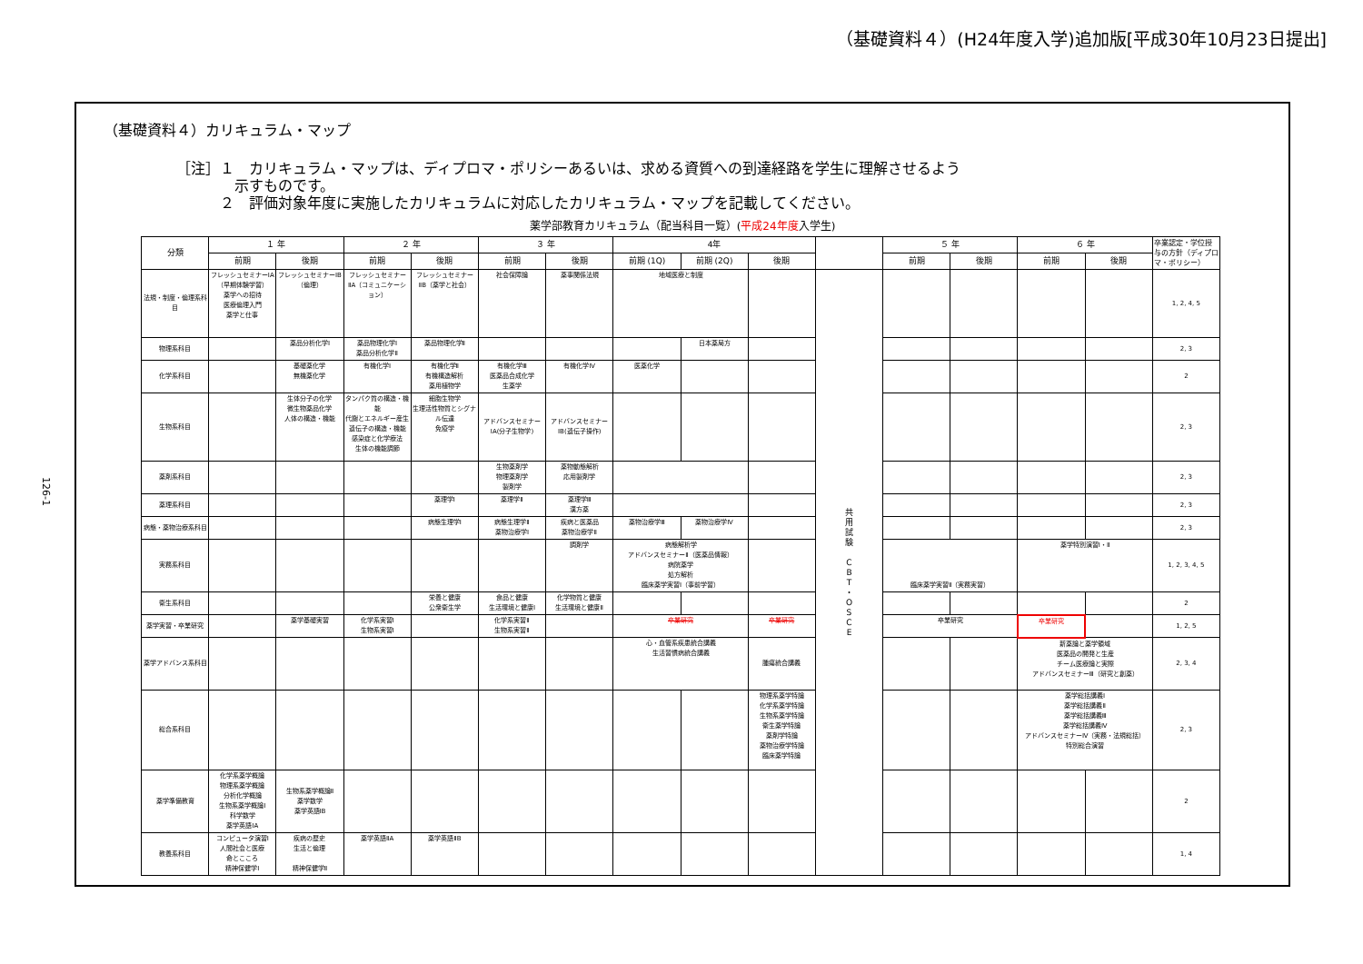（基礎資料４）(H24年度入学)追加版[平成30年10月23日提出]
126-1
（基礎資料４）カリキュラム・マップ
［注］１　カリキュラム・マップは、ディプロマ・ポリシーあるいは、求める資質への到達経路を学生に理解させるよう
　　　　示すものです。
　　　２　評価対象年度に実施したカリキュラムに対応したカリキュラム・マップを記載してください。
薬学部教育カリキュラム（配当科目一覧）(平成24年度入学生)
| 分類 | １ 年 | | ２ 年 | | ３ 年 | | 4年 | | | | ５ 年 | | ６ 年 | | 卒業認定・学位授与の方針（ディプロマ・ポリシー） |
| --- | --- | --- | --- | --- | --- | --- | --- | --- | --- | --- | --- | --- | --- | --- | --- |
| | 前期 | 後期 | 前期 | 後期 | 前期 | 後期 | 前期 (1Q) | 前期 (2Q) | 後期 | | 前期 | 後期 | 前期 | 後期 | |
| 法規・制度・倫理系科目 | フレッシュセミナーⅠA（早期体験学習） 薬学への招待 医療倫理入門 薬学と仕事 | フレッシュセミナーⅠB（倫理） | フレッシュセミナーⅡA（コミュニケーション） | フレッシュセミナーⅡB（薬学と社会） | 社会保障論 | 薬事関係法規 | 地域医療と制度 | | | 共 用 試 験 C B T ・ O S C E | | | | | 1, 2, 4, 5 |
| 物理系科目 | | 薬品分析化学Ⅰ | 薬品物理化学Ⅰ 薬品分析化学Ⅱ | 薬品物理化学Ⅱ | | | | 日本薬局方 | | | | | | | 2, 3 |
| 化学系科目 | | 基礎薬化学 無機薬化学 | 有機化学Ⅰ | 有機化学Ⅱ 有機構造解析 薬用植物学 | 有機化学Ⅲ 医薬品合成化学 生薬学 | 有機化学Ⅳ | 医薬化学 | | | | | | | | 2 |
| 生物系科目 | | 生体分子の化学 微生物薬品化学 人体の構造・機能 | タンパク質の構造・機能 代謝とエネルギー産生 遺伝子の構造・機能 感染症と化学療法 生体の機能調節 | 細胞生物学 生理活性物質とシグナル伝達 免疫学 | アドバンスセミナーⅠA(分子生物学) | アドバンスセミナーⅠB(遺伝子操作) | | | | | | | | | 2, 3 |
| 薬剤系科目 | | | | | 生物薬剤学 物理薬剤学 製剤学 | 薬物動態解析 応用製剤学 | | | | | | | | | 2, 3 |
| 薬理系科目 | | | | 薬理学Ⅰ | 薬理学Ⅱ | 薬理学Ⅲ 漢方薬 | | | | | | | | | 2, 3 |
| 病態・薬物治療系科目 | | | | 病態生理学Ⅰ | 病態生理学Ⅱ 薬物治療学Ⅰ | 疾病と医薬品 薬物治療学Ⅱ | 薬物治療学Ⅲ | 薬物治療学Ⅳ | | | | | | | 2, 3 |
| 実務系科目 | | | | | | 調剤学 | 病態解析学 アドバンスセミナーⅡ（医薬品情報） 病院薬学 処方解析 臨床薬学実習Ⅰ（事前学習） | | | | 臨床薬学実習Ⅱ（実務実習） | | 薬学特別演習Ⅰ・Ⅱ | | 1, 2, 3, 4, 5 |
| 衛生系科目 | | | | 栄養と健康 公衆衛生学 | 食品と健康 生活環境と健康Ⅰ | 化学物質と健康 生活環境と健康Ⅱ | | | | | | | | | 2 |
| 薬学実習・卒業研究 | | 薬学基礎実習 | 化学系実習Ⅰ 生物系実習Ⅰ | | 化学系実習Ⅱ 生物系実習Ⅱ | | 卒業研究 | | 卒業研究 | | 卒業研究 | | 卒業研究 | | 1, 2, 5 |
| 薬学アドバンス系科目 | | | | | | | 心・血管系疾患統合講義 生活習慣病統合講義 | | 腫瘍統合講義 | | | | 新薬論と薬学領域 医薬品の開発と生産 チーム医療論と実際 アドバンスセミナーⅢ（研究と創薬） | | 2, 3, 4 |
| 総合系科目 | | | | | | | | | 物理系薬学特論 化学系薬学特論 生物系薬学特論 衛生薬学特論 薬剤学特論 薬物治療学特論 臨床薬学特論 | | | | 薬学総括講義Ⅰ 薬学総括講義Ⅱ 薬学総括講義Ⅲ 薬学総括講義Ⅳ アドバンスセミナーⅣ（実務・法規総括） 特別総合演習 | | 2, 3 |
| 薬学準備教育 | 化学系薬学概論 物理系薬学概論 分析化学概論 生物系薬学概論Ⅰ 科学数学 薬学英語ⅠA | 生物系薬学概論Ⅱ 薬学数学 薬学英語ⅠB | | | | | | | | | | | | | 2 |
| 教養系科目 | コンピュータ演習Ⅰ 人間社会と医療 命とこころ 精神保健学Ⅰ | 疾病の歴史 生活と倫理 精神保健学Ⅱ | 薬学英語ⅡA | 薬学英語ⅡB | | | | | | | | | | | 1, 4 |